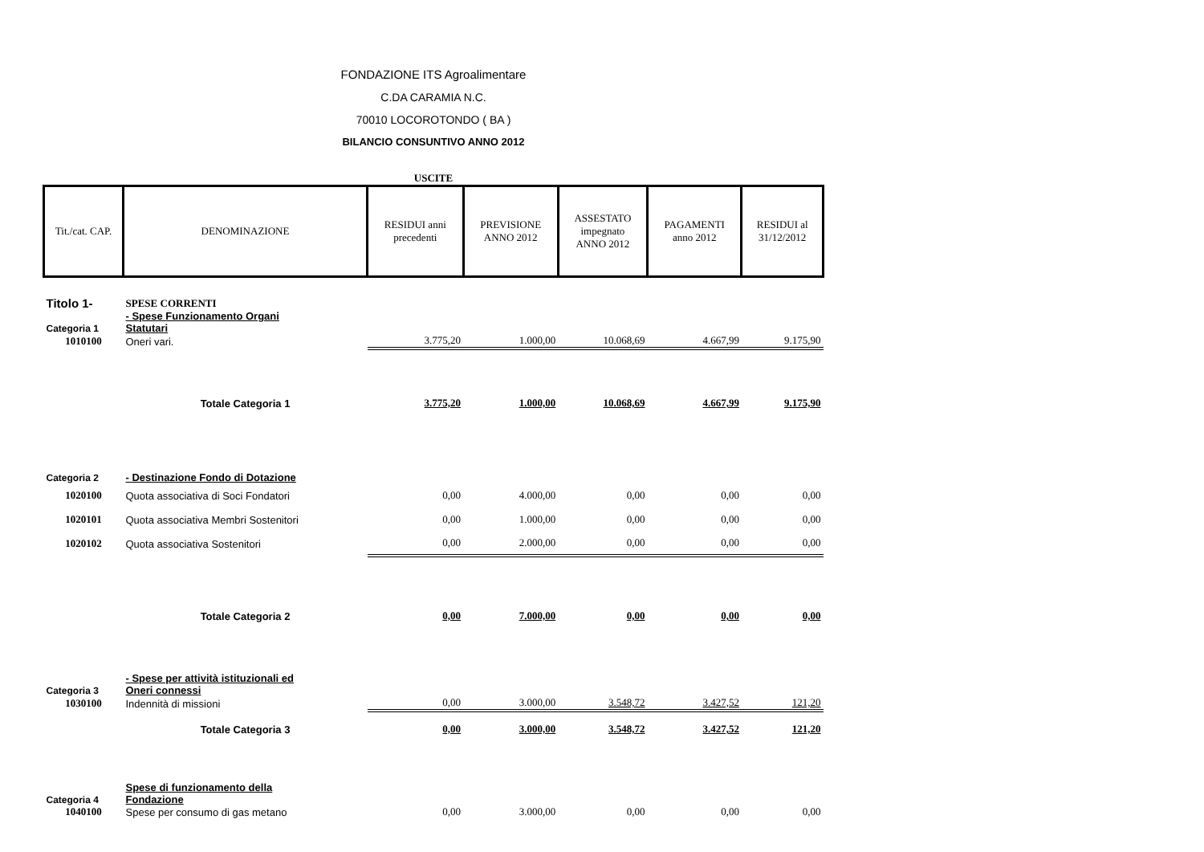FONDAZIONE ITS Agroalimentare
C.DA CARAMIA N.C.
70010 LOCOROTONDO ( BA )
BILANCIO CONSUNTIVO ANNO 2012
USCITE
| Tit./cat. CAP. | DENOMINAZIONE | RESIDUI anni precedenti | PREVISIONE ANNO 2012 | ASSESTATO impegnato ANNO 2012 | PAGAMENTI anno 2012 | RESIDUI al 31/12/2012 |
| Titolo 1- | SPESE CORRENTI | | | | | |
| Categoria 1 | - Spese Funzionamento Organi Statutari | | | | | |
| 1010100 | Oneri vari. | 3.775,20 | 1.000,00 | 10.068,69 | 4.667,99 | 9.175,90 |
| | Totale Categoria 1 | 3.775,20 | 1.000,00 | 10.068,69 | 4.667,99 | 9.175,90 |
| Categoria 2 | - Destinazione Fondo di Dotazione | | | | | |
| 1020100 | Quota associativa di Soci Fondatori | 0,00 | 4.000,00 | 0,00 | 0,00 | 0,00 |
| 1020101 | Quota associativa Membri Sostenitori | 0,00 | 1.000,00 | 0,00 | 0,00 | 0,00 |
| 1020102 | Quota associativa Sostenitori | 0,00 | 2.000,00 | 0,00 | 0,00 | 0,00 |
| | Totale Categoria 2 | 0,00 | 7.000,00 | 0,00 | 0,00 | 0,00 |
| Categoria 3 | - Spese per attività istituzionali ed Oneri connessi | | | | | |
| 1030100 | Indennità di missioni | 0,00 | 3.000,00 | 3.548,72 | 3.427,52 | 121,20 |
| | Totale Categoria 3 | 0,00 | 3.000,00 | 3.548,72 | 3.427,52 | 121,20 |
| Categoria 4 | Spese di funzionamento della Fondazione | | | | | |
| 1040100 | Spese per consumo di gas metano | 0,00 | 3.000,00 | 0,00 | 0,00 | 0,00 |